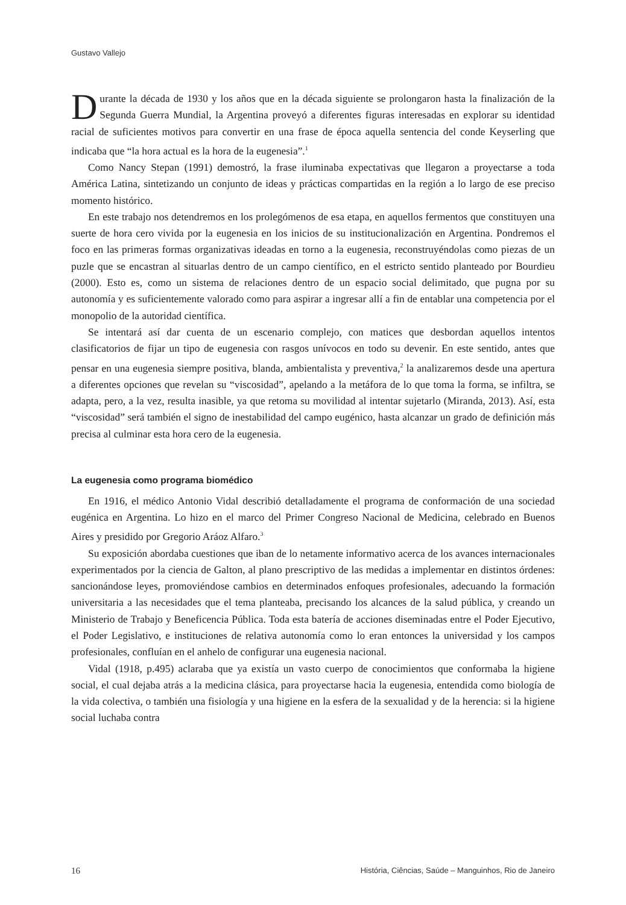Gustavo Vallejo
Durante la década de 1930 y los años que en la década siguiente se prolongaron hasta la finalización de la Segunda Guerra Mundial, la Argentina proveyó a diferentes figuras interesadas en explorar su identidad racial de suficientes motivos para convertir en una frase de época aquella sentencia del conde Keyserling que indicaba que “la hora actual es la hora de la eugenesia”.<sup>1</sup>
Como Nancy Stepan (1991) demostró, la frase iluminaba expectativas que llegaron a proyectarse a toda América Latina, sintetizando un conjunto de ideas y prácticas compartidas en la región a lo largo de ese preciso momento histórico.
En este trabajo nos detendremos en los prolegómenos de esa etapa, en aquellos fermentos que constituyen una suerte de hora cero vivida por la eugenesia en los inicios de su institucionalización en Argentina. Pondremos el foco en las primeras formas organizativas ideadas en torno a la eugenesia, reconstruyéndolas como piezas de un puzle que se encastran al situarlas dentro de un campo científico, en el estricto sentido planteado por Bourdieu (2000). Esto es, como un sistema de relaciones dentro de un espacio social delimitado, que pugna por su autonomía y es suficientemente valorado como para aspirar a ingresar allí a fin de entablar una competencia por el monopolio de la autoridad científica.
Se intentará así dar cuenta de un escenario complejo, con matices que desbordan aquellos intentos clasificatorios de fijar un tipo de eugenesia con rasgos unívocos en todo su devenir. En este sentido, antes que pensar en una eugenesia siempre positiva, blanda, ambientalista y preventiva,<sup>2</sup> la analizaremos desde una apertura a diferentes opciones que revelan su “viscosidad”, apelando a la metáfora de lo que toma la forma, se infiltra, se adapta, pero, a la vez, resulta inasible, ya que retoma su movilidad al intentar sujetarlo (Miranda, 2013). Así, esta “viscosidad” será también el signo de inestabilidad del campo eugénico, hasta alcanzar un grado de definición más precisa al culminar esta hora cero de la eugenesia.
La eugenesia como programa biomédico
En 1916, el médico Antonio Vidal describió detalladamente el programa de conformación de una sociedad eugénica en Argentina. Lo hizo en el marco del Primer Congreso Nacional de Medicina, celebrado en Buenos Aires y presidido por Gregorio Aráoz Alfaro.<sup>3</sup>
Su exposición abordaba cuestiones que iban de lo netamente informativo acerca de los avances internacionales experimentados por la ciencia de Galton, al plano prescriptivo de las medidas a implementar en distintos órdenes: sancionándose leyes, promoviéndose cambios en determinados enfoques profesionales, adecuando la formación universitaria a las necesidades que el tema planteaba, precisando los alcances de la salud pública, y creando un Ministerio de Trabajo y Beneficencia Pública. Toda esta batería de acciones diseminadas entre el Poder Ejecutivo, el Poder Legislativo, e instituciones de relativa autonomía como lo eran entonces la universidad y los campos profesionales, confluían en el anhelo de configurar una eugenesia nacional.
Vidal (1918, p.495) aclaraba que ya existía un vasto cuerpo de conocimientos que conformaba la higiene social, el cual dejaba atrás a la medicina clásica, para proyectarse hacia la eugenesia, entendida como biología de la vida colectiva, o también una fisiología y una higiene en la esfera de la sexualidad y de la herencia: si la higiene social luchaba contra
16 História, Ciências, Saúde – Manguinhos, Rio de Janeiro